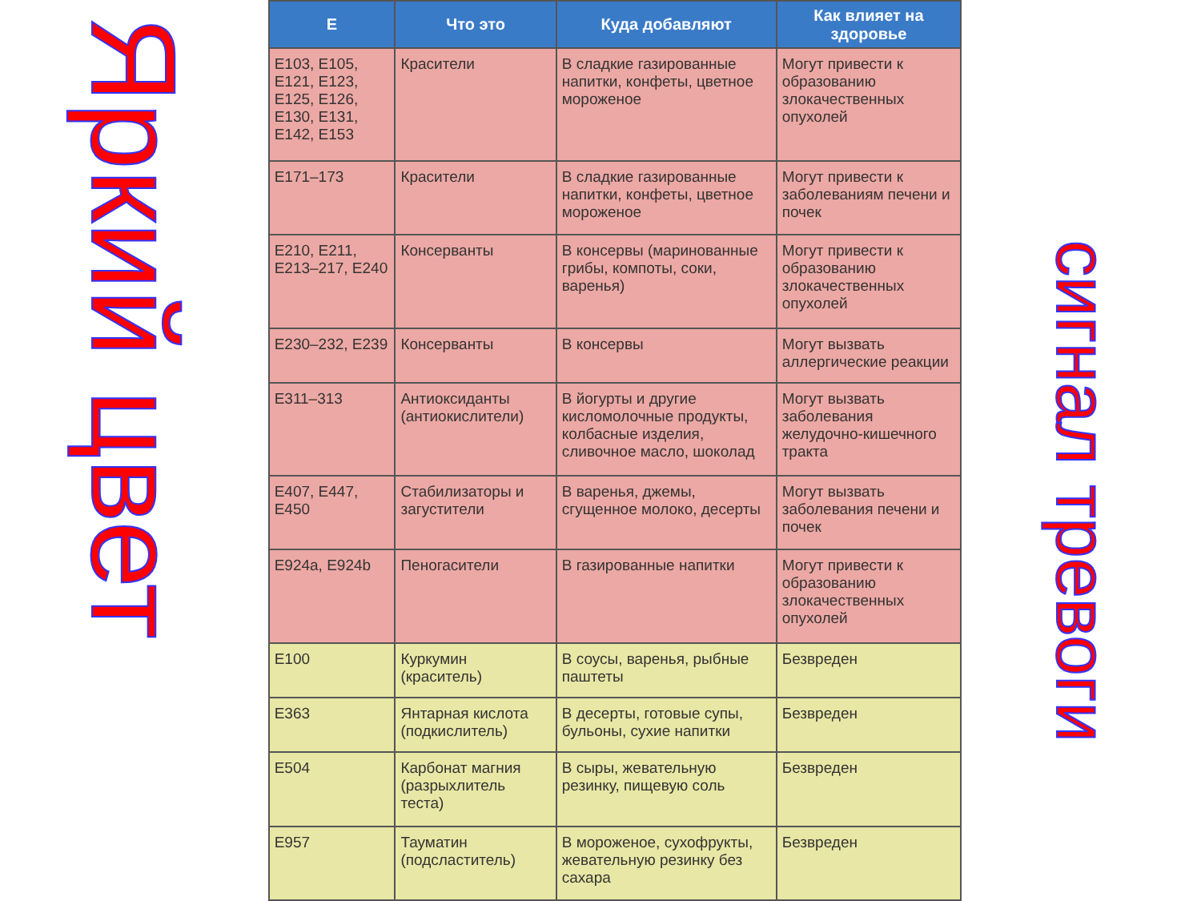Яркий цвет
| E | Что это | Куда добавляют | Как влияет на здоровье |
| --- | --- | --- | --- |
| E103, E105, E121, E123, E125, E126, E130, E131, E142, E153 | Красители | В сладкие газированные напитки, конфеты, цветное мороженое | Могут привести к образованию злокачественных опухолей |
| E171–173 | Красители | В сладкие газированные напитки, конфеты, цветное мороженое | Могут привести к заболеваниям печени и почек |
| E210, E211, E213–217, E240 | Консерванты | В консервы (маринованные грибы, компоты, соки, варенья) | Могут привести к образованию злокачественных опухолей |
| E230–232, E239 | Консерванты | В консервы | Могут вызвать аллергические реакции |
| E311–313 | Антиоксиданты (антиокислители) | В йогурты и другие кисломолочные продукты, колбасные изделия, сливочное масло, шоколад | Могут вызвать заболевания желудочно-кишечного тракта |
| E407, E447, E450 | Стабилизаторы и загустители | В варенья, джемы, сгущенное молоко, десерты | Могут вызвать заболевания печени и почек |
| E924a, E924b | Пеногасители | В газированные напитки | Могут привести к образованию злокачественных опухолей |
| E100 | Куркумин (краситель) | В соусы, варенья, рыбные паштеты | Безвреден |
| E363 | Янтарная кислота (подкислитель) | В десерты, готовые супы, бульоны, сухие напитки | Безвреден |
| E504 | Карбонат магния (разрыхлитель теста) | В сыры, жевательную резинку, пищевую соль | Безвреден |
| E957 | Тауматин (подсластитель) | В мороженое, сухофрукты, жевательную резинку без сахара | Безвреден |
сигнал тревоги